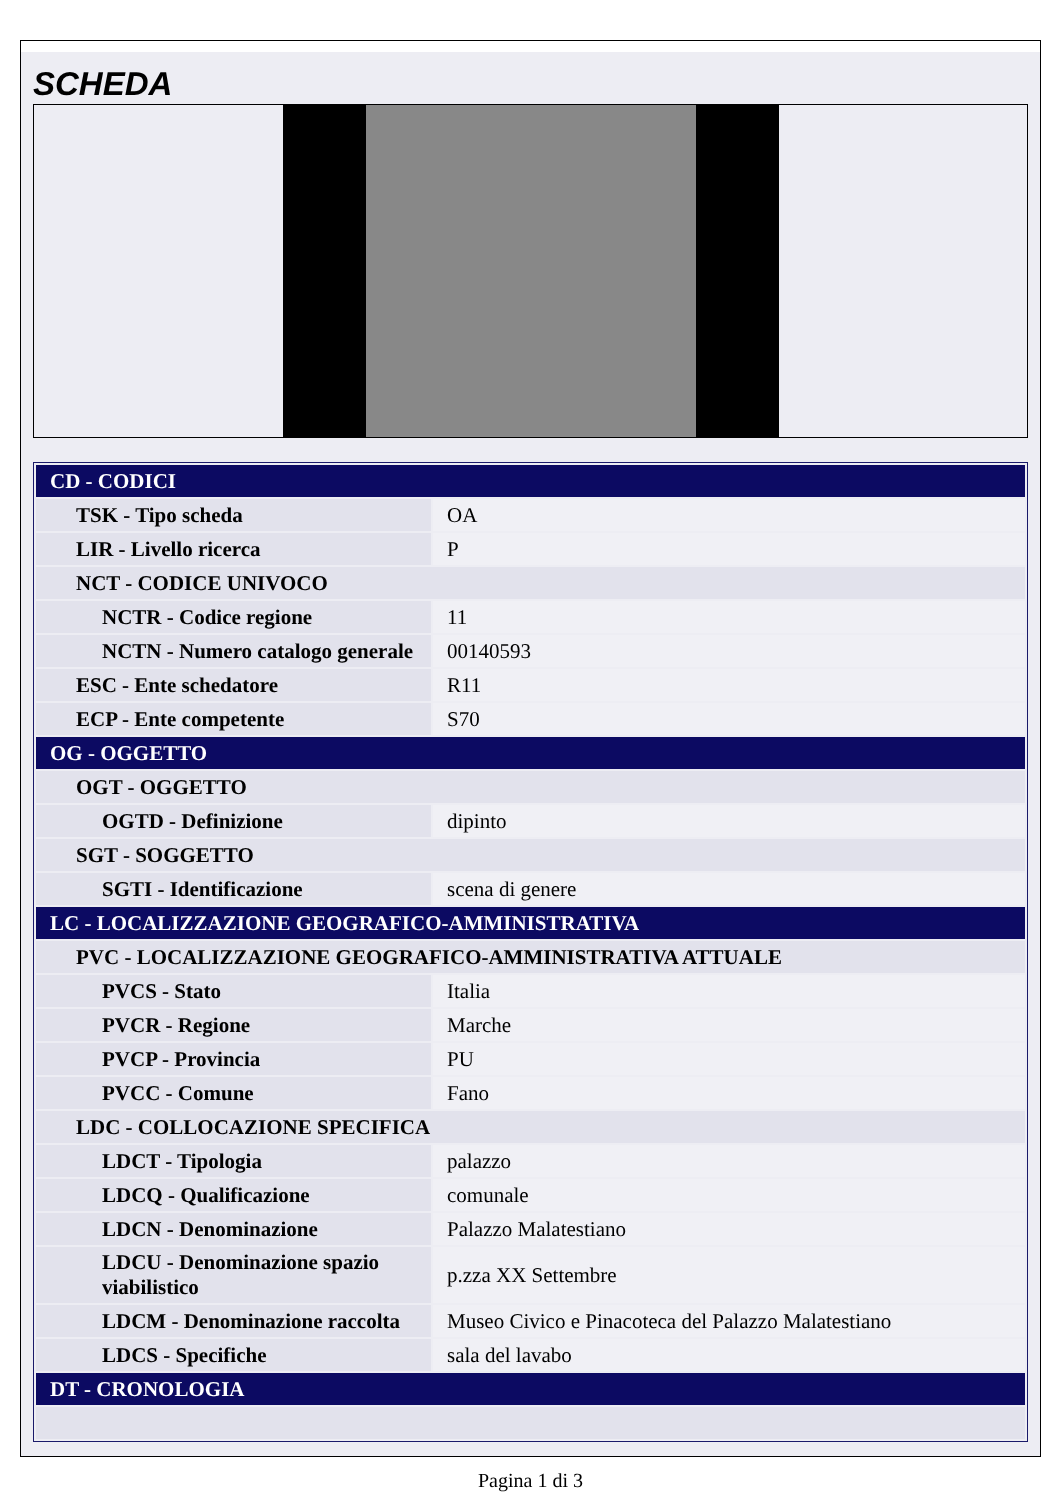SCHEDA
| CD - CODICI | |
| TSK - Tipo scheda | OA |
| LIR - Livello ricerca | P |
| NCT - CODICE UNIVOCO | |
| NCTR - Codice regione | 11 |
| NCTN - Numero catalogo generale | 00140593 |
| ESC - Ente schedatore | R11 |
| ECP - Ente competente | S70 |
| OG - OGGETTO | |
| OGT - OGGETTO | |
| OGTD - Definizione | dipinto |
| SGT - SOGGETTO | |
| SGTI - Identificazione | scena di genere |
| LC - LOCALIZZAZIONE GEOGRAFICO-AMMINISTRATIVA | |
| PVC - LOCALIZZAZIONE GEOGRAFICO-AMMINISTRATIVA ATTUALE | |
| PVCS - Stato | Italia |
| PVCR - Regione | Marche |
| PVCP - Provincia | PU |
| PVCC - Comune | Fano |
| LDC - COLLOCAZIONE SPECIFICA | |
| LDCT - Tipologia | palazzo |
| LDCQ - Qualificazione | comunale |
| LDCN - Denominazione | Palazzo Malatestiano |
| LDCU - Denominazione spazio viabilistico | p.zza XX Settembre |
| LDCM - Denominazione raccolta | Museo Civico e Pinacoteca del Palazzo Malatestiano |
| LDCS - Specifiche | sala del lavabo |
| DT - CRONOLOGIA | |
Pagina 1 di 3